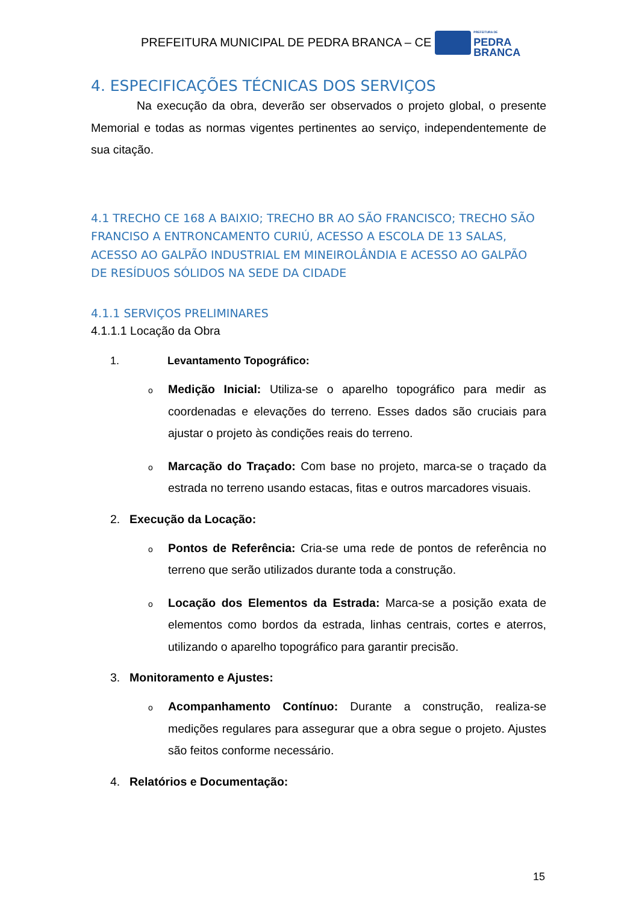PREFEITURA MUNICIPAL DE PEDRA BRANCA – CE
PREFEITURA DE
PEDRA
BRANCA
4. ESPECIFICAÇÕES TÉCNICAS DOS SERVIÇOS
Na execução da obra, deverão ser observados o projeto global, o presente Memorial e todas as normas vigentes pertinentes ao serviço, independentemente de sua citação.
4.1 TRECHO CE 168 A BAIXIO; TRECHO BR AO SÃO FRANCISCO; TRECHO SÃO FRANCISO A ENTRONCAMENTO CURIÚ, ACESSO A ESCOLA DE 13 SALAS, ACESSO AO GALPÃO INDUSTRIAL EM MINEIROLÂNDIA E ACESSO AO GALPÃO DE RESÍDUOS SÓLIDOS NA SEDE DA CIDADE
4.1.1 SERVIÇOS PRELIMINARES
4.1.1.1 Locação da Obra
1. Levantamento Topográfico:
o
Medição Inicial: Utiliza-se o aparelho topográfico para medir as coordenadas e elevações do terreno. Esses dados são cruciais para ajustar o projeto às condições reais do terreno.
o
Marcação do Traçado: Com base no projeto, marca-se o traçado da estrada no terreno usando estacas, fitas e outros marcadores visuais.
2. Execução da Locação:
o
Pontos de Referência: Cria-se uma rede de pontos de referência no terreno que serão utilizados durante toda a construção.
o
Locação dos Elementos da Estrada: Marca-se a posição exata de elementos como bordos da estrada, linhas centrais, cortes e aterros, utilizando o aparelho topográfico para garantir precisão.
3. Monitoramento e Ajustes:
o
Acompanhamento Contínuo: Durante a construção, realiza-se medições regulares para assegurar que a obra segue o projeto. Ajustes são feitos conforme necessário.
4. Relatórios e Documentação:
15